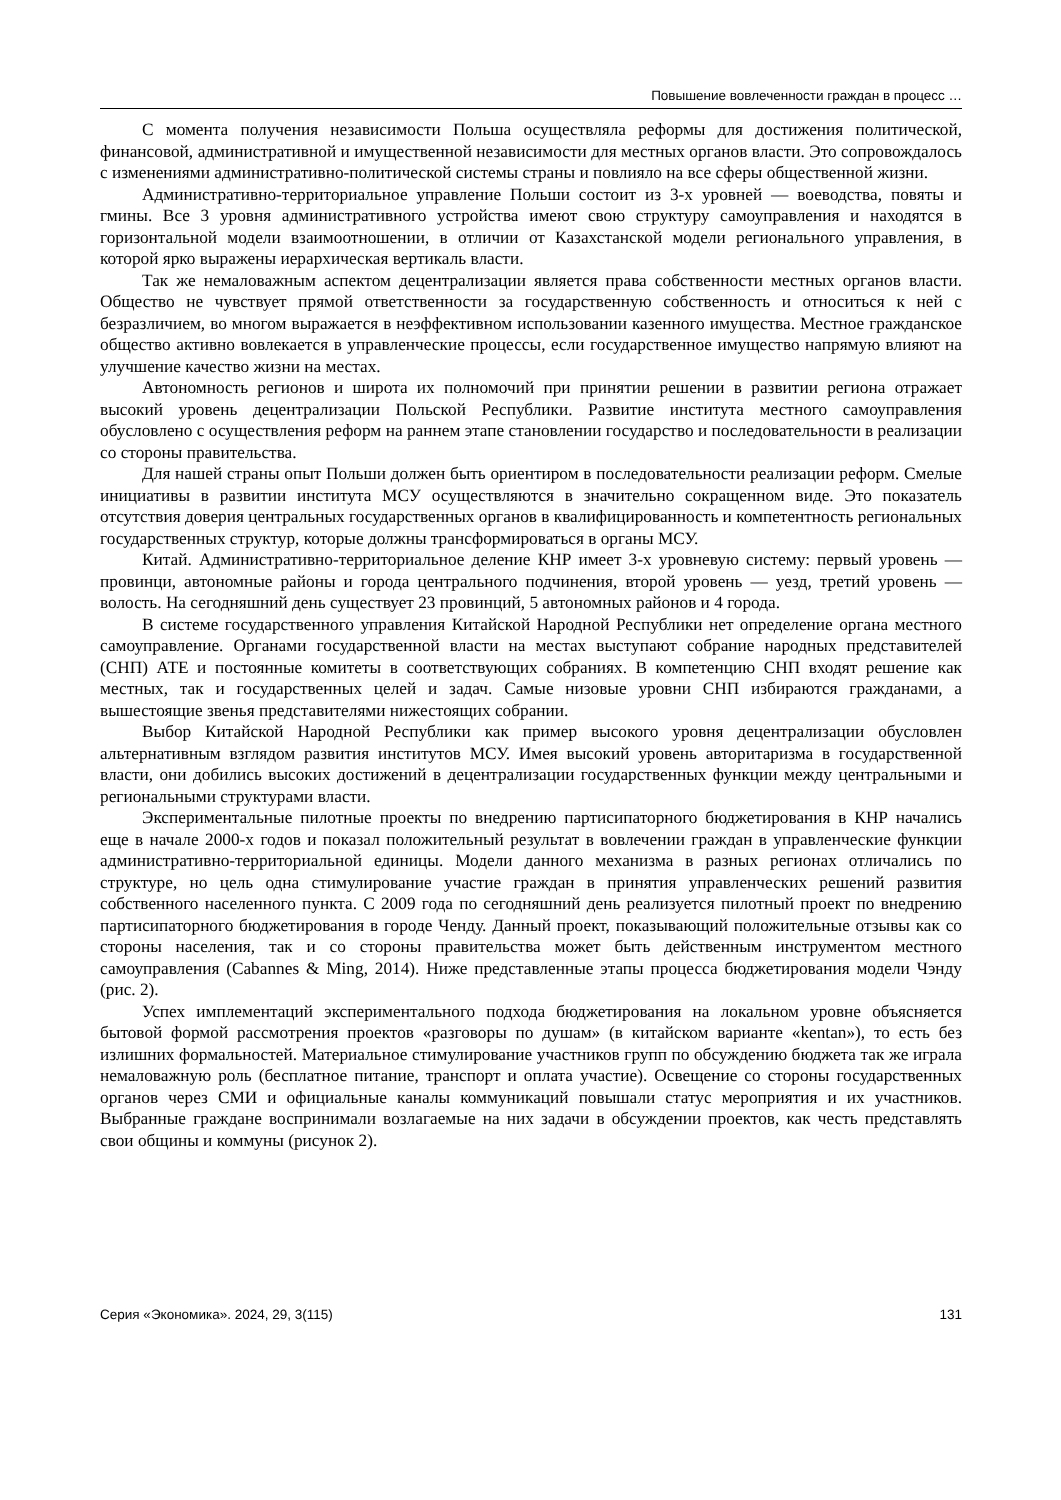Повышение вовлеченности граждан в процесс …
С момента получения независимости Польша осуществляла реформы для достижения политической, финансовой, административной и имущественной независимости для местных органов власти. Это сопровождалось с изменениями административно-политической системы страны и повлияло на все сферы общественной жизни.
Административно-территориальное управление Польши состоит из 3-х уровней — воеводства, повяты и гмины. Все 3 уровня административного устройства имеют свою структуру самоуправления и находятся в горизонтальной модели взаимоотношении, в отличии от Казахстанской модели регионального управления, в которой ярко выражены иерархическая вертикаль власти.
Так же немаловажным аспектом децентрализации является права собственности местных органов власти. Общество не чувствует прямой ответственности за государственную собственность и относиться к ней с безразличием, во многом выражается в неэффективном использовании казенного имущества. Местное гражданское общество активно вовлекается в управленческие процессы, если государственное имущество напрямую влияют на улучшение качество жизни на местах.
Автономность регионов и широта их полномочий при принятии решении в развитии региона отражает высокий уровень децентрализации Польской Республики. Развитие института местного самоуправления обусловлено с осуществления реформ на раннем этапе становлении государство и последовательности в реализации со стороны правительства.
Для нашей страны опыт Польши должен быть ориентиром в последовательности реализации реформ. Смелые инициативы в развитии института МСУ осуществляются в значительно сокращенном виде. Это показатель отсутствия доверия центральных государственных органов в квалифицированность и компетентность региональных государственных структур, которые должны трансформироваться в органы МСУ.
Китай. Административно-территориальное деление КНР имеет 3-х уровневую систему: первый уровень — провинци, автономные районы и города центрального подчинения, второй уровень — уезд, третий уровень — волость. На сегодняшний день существует 23 провинций, 5 автономных районов и 4 города.
В системе государственного управления Китайской Народной Республики нет определение органа местного самоуправление. Органами государственной власти на местах выступают собрание народных представителей (СНП) АТЕ и постоянные комитеты в соответствующих собраниях. В компетенцию СНП входят решение как местных, так и государственных целей и задач. Самые низовые уровни СНП избираются гражданами, а вышестоящие звенья представителями нижестоящих собрании.
Выбор Китайской Народной Республики как пример высокого уровня децентрализации обусловлен альтернативным взглядом развития институтов МСУ. Имея высокий уровень авторитаризма в государственной власти, они добились высоких достижений в децентрализации государственных функции между центральными и региональными структурами власти.
Экспериментальные пилотные проекты по внедрению партисипаторного бюджетирования в КНР начались еще в начале 2000-х годов и показал положительный результат в вовлечении граждан в управленческие функции административно-территориальной единицы. Модели данного механизма в разных регионах отличались по структуре, но цель одна стимулирование участие граждан в принятия управленческих решений развития собственного населенного пункта. С 2009 года по сегодняшний день реализуется пилотный проект по внедрению партисипаторного бюджетирования в городе Ченду. Данный проект, показывающий положительные отзывы как со стороны населения, так и со стороны правительства может быть действенным инструментом местного самоуправления (Cabannes & Ming, 2014). Ниже представленные этапы процесса бюджетирования модели Чэнду (рис. 2).
Успех имплементаций экспериментального подхода бюджетирования на локальном уровне объясняется бытовой формой рассмотрения проектов «разговоры по душам» (в китайском варианте «kentan»), то есть без излишних формальностей. Материальное стимулирование участников групп по обсуждению бюджета так же играла немаловажную роль (бесплатное питание, транспорт и оплата участие). Освещение со стороны государственных органов через СМИ и официальные каналы коммуникаций повышали статус мероприятия и их участников. Выбранные граждане воспринимали возлагаемые на них задачи в обсуждении проектов, как честь представлять свои общины и коммуны (рисунок 2).
Серия «Экономика». 2024, 29, 3(115) 131